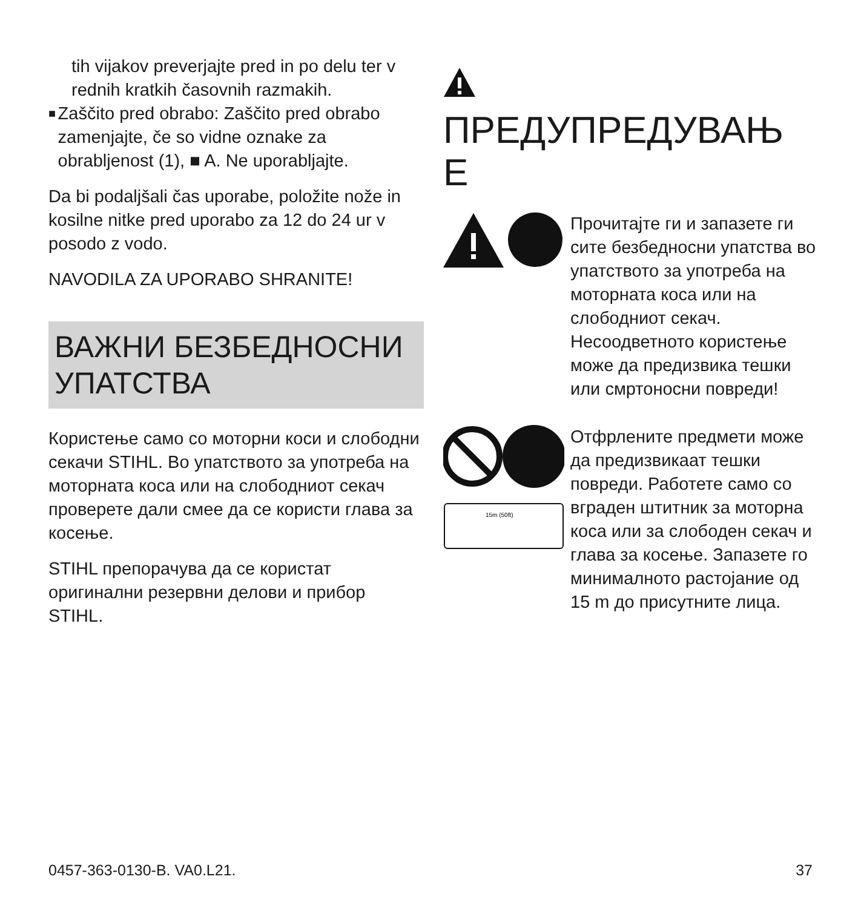tih vijakov preverjajte pred in po delu ter v rednih kratkih časovnih razmakih.
■
Zaščito pred obrabo: Zaščito pred obrabo zamenjajte, če so vidne oznake za obrabljenost (1), ■ A. Ne uporabljajte.
Da bi podaljšali čas uporabe, položite nože in kosilne nitke pred uporabo za 12 do 24 ur v posodo z vodo.
NAVODILA ZA UPORABO SHRANITE!
ВАЖНИ БЕЗБЕДНОСНИ УПАТСТВА
Користење само со моторни коси и слободни секачи STIHL. Во упатството за употреба на моторната коса или на слободниот секач проверете дали смее да се користи глава за косење.
STIHL препорачува да се користат оригинални резервни делови и прибор STIHL.
ПРЕДУПРЕДУВАЊ Е
Прочитајте ги и запазете ги сите безбедносни упатства во упатството за употреба на моторната коса или на слободниот секач. Несоодветното користење може да предизвика тешки или смртоносни повреди!
15m (50ft)
Отфрлените предмети може да предизвикаат тешки повреди. Работете само со вграден штитник за моторна коса или за слободен секач и глава за косење. Запазете го минималното растојание од 15 m до присутните лица.
0457-363-0130-B. VA0.L21. 37